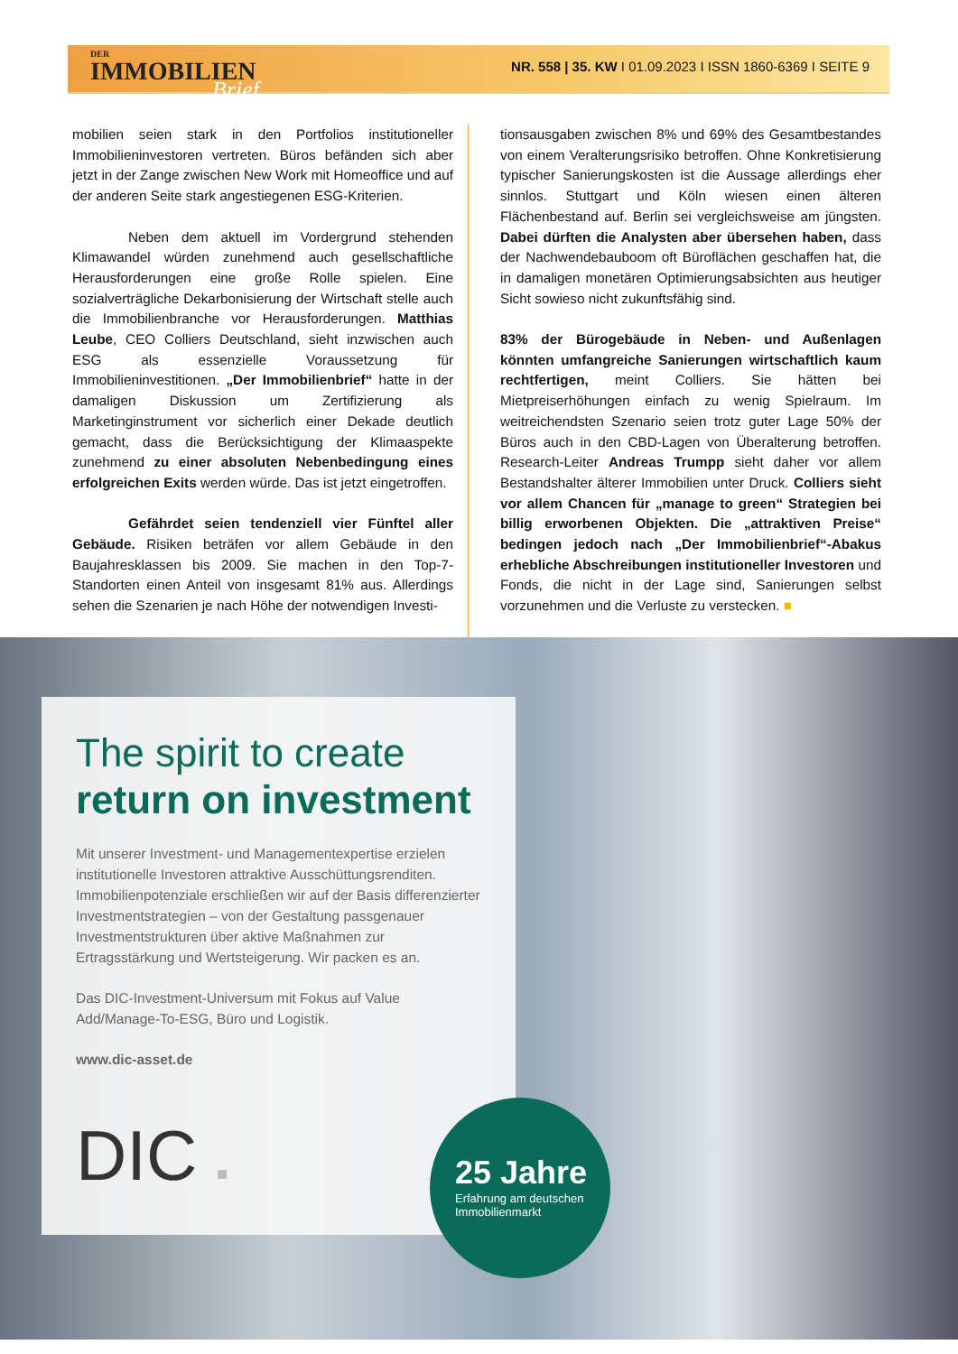DER
IMMOBILIEN
Brief
NR. 558 | 35. KW I 01.09.2023 I ISSN 1860-6369 I SEITE 9
mobilien seien stark in den Portfolios institutioneller Immobilieninvestoren vertreten. Büros befänden sich aber jetzt in der Zange zwischen New Work mit Homeoffice und auf der anderen Seite stark angestiegenen ESG-Kriterien.
Neben dem aktuell im Vordergrund stehenden Klimawandel würden zunehmend auch gesellschaftliche Herausforderungen eine große Rolle spielen. Eine sozialverträgliche Dekarbonisierung der Wirtschaft stelle auch die Immobilienbranche vor Herausforderungen. Matthias Leube, CEO Colliers Deutschland, sieht inzwischen auch ESG als essenzielle Voraussetzung für Immobilieninvestitionen. „Der Immobilienbrief“ hatte in der damaligen Diskussion um Zertifizierung als Marketinginstrument vor sicherlich einer Dekade deutlich gemacht, dass die Berücksichtigung der Klimaaspekte zunehmend zu einer absoluten Nebenbedingung eines erfolgreichen Exits werden würde. Das ist jetzt eingetroffen.
Gefährdet seien tendenziell vier Fünftel aller Gebäude. Risiken beträfen vor allem Gebäude in den Baujahresklassen bis 2009. Sie machen in den Top-7-Standorten einen Anteil von insgesamt 81% aus. Allerdings sehen die Szenarien je nach Höhe der notwendigen Investi-
tionsausgaben zwischen 8% und 69% des Gesamtbestandes von einem Veralterungsrisiko betroffen. Ohne Konkretisierung typischer Sanierungskosten ist die Aussage allerdings eher sinnlos. Stuttgart und Köln wiesen einen älteren Flächenbestand auf. Berlin sei vergleichsweise am jüngsten. Dabei dürften die Analysten aber übersehen haben, dass der Nachwendebauboom oft Büroflächen geschaffen hat, die in damaligen monetären Optimierungsabsichten aus heutiger Sicht sowieso nicht zukunftsfähig sind.
83% der Bürogebäude in Neben- und Außenlagen könnten umfangreiche Sanierungen wirtschaftlich kaum rechtfertigen, meint Colliers. Sie hätten bei Mietpreiserhöhungen einfach zu wenig Spielraum. Im weitreichendsten Szenario seien trotz guter Lage 50% der Büros auch in den CBD-Lagen von Überalterung betroffen. Research-Leiter Andreas Trumpp sieht daher vor allem Bestandshalter älterer Immobilien unter Druck. Colliers sieht vor allem Chancen für „manage to green“ Strategien bei billig erworbenen Objekten. Die „attraktiven Preise“ bedingen jedoch nach „Der Immobilienbrief“-Abakus erhebliche Abschreibungen institutioneller Investoren und Fonds, die nicht in der Lage sind, Sanierungen selbst vorzunehmen und die Verluste zu verstecken. ■
The spirit to create
return on investment
Mit unserer Investment- und Managementexpertise erzielen institutionelle Investoren attraktive Ausschüttungsrenditen. Immobilienpotenziale erschließen wir auf der Basis differenzierter Investmentstrategien – von der Gestaltung passgenauer Investmentstrukturen über aktive Maßnahmen zur Ertragsstärkung und Wertsteigerung. Wir packen es an.
Das DIC-Investment-Universum mit Fokus auf Value Add/Manage-To-ESG, Büro und Logistik.
www.dic-asset.de
DIC ■
25 Jahre
Erfahrung am deutschen
Immobilienmarkt